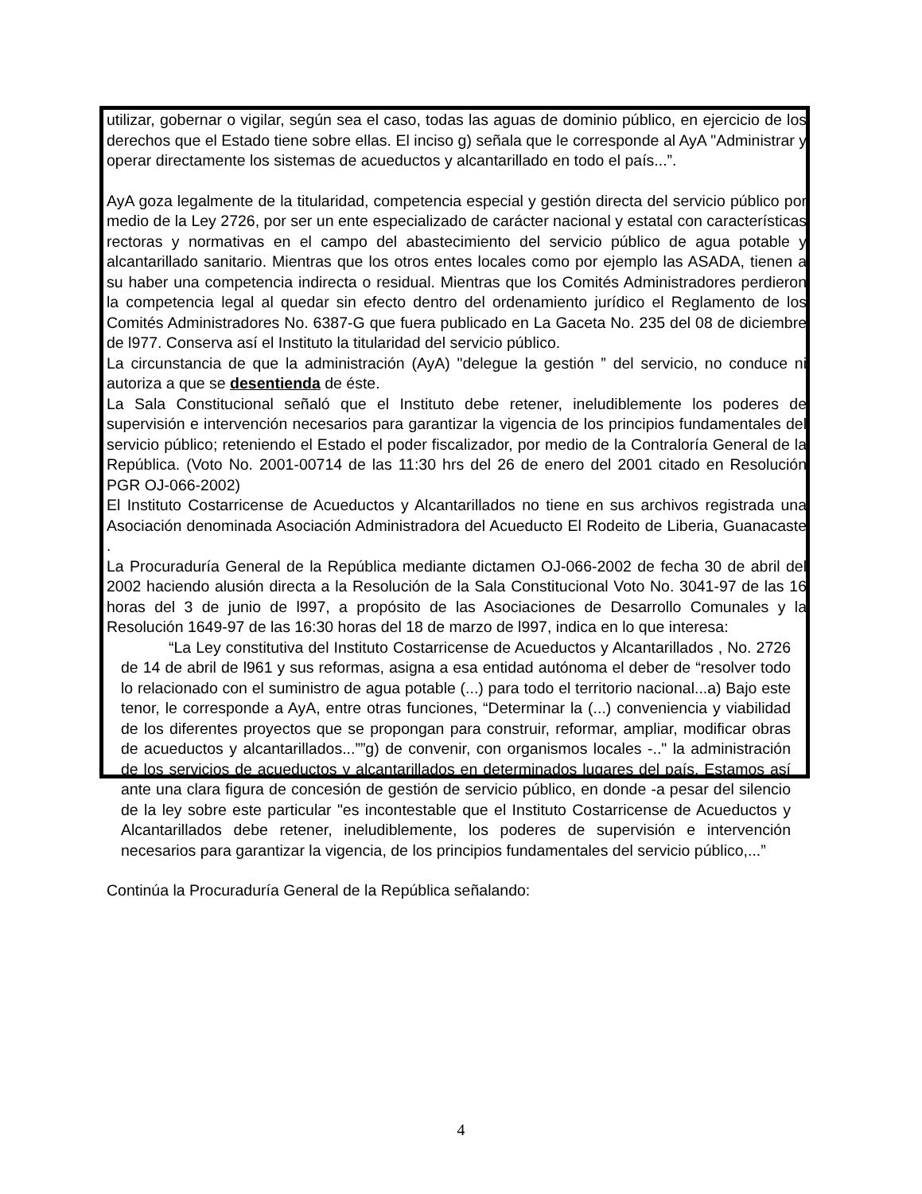utilizar, gobernar o vigilar, según sea el caso, todas las aguas de dominio público, en ejercicio de los derechos que el Estado tiene sobre ellas. El inciso g) señala que le corresponde al AyA "Administrar y operar directamente los sistemas de acueductos y alcantarillado en todo el país...”.
AyA goza legalmente de la titularidad, competencia especial y gestión directa del servicio público por medio de la Ley 2726, por ser un ente especializado de carácter nacional y estatal con características rectoras y normativas en el campo del abastecimiento del servicio público de agua potable y alcantarillado sanitario. Mientras que los otros entes locales como por ejemplo las ASADA, tienen a su haber una competencia indirecta o residual. Mientras que los Comités Administradores perdieron la competencia legal al quedar sin efecto dentro del ordenamiento jurídico el Reglamento de los Comités Administradores No. 6387-G que fuera publicado en La Gaceta No. 235 del 08 de diciembre de l977. Conserva así el Instituto la titularidad del servicio público.
La circunstancia de que la administración (AyA) "delegue la gestión ” del servicio, no conduce ni autoriza a que se desentienda de éste.
La Sala Constitucional señaló que el Instituto debe retener, ineludiblemente los poderes de supervisión e intervención necesarios para garantizar la vigencia de los principios fundamentales del servicio público; reteniendo el Estado el poder fiscalizador, por medio de la Contraloría General de la República. (Voto No. 2001-00714 de las 11:30 hrs del 26 de enero del 2001 citado en Resolución PGR OJ-066-2002)
El Instituto Costarricense de Acueductos y Alcantarillados no tiene en sus archivos registrada una Asociación denominada Asociación Administradora del Acueducto El Rodeito de Liberia, Guanacaste .
La Procuraduría General de la República mediante dictamen OJ-066-2002 de fecha 30 de abril del 2002 haciendo alusión directa a la Resolución de la Sala Constitucional Voto No. 3041-97 de las 16 horas del 3 de junio de l997, a propósito de las Asociaciones de Desarrollo Comunales y la Resolución 1649-97 de las 16:30 horas del 18 de marzo de l997, indica en lo que interesa:
“La Ley constitutiva del Instituto Costarricense de Acueductos y Alcantarillados , No. 2726 de 14 de abril de l961 y sus reformas, asigna a esa entidad autónoma el deber de “resolver todo lo relacionado con el suministro de agua potable (...) para todo el territorio nacional...a) Bajo este tenor, le corresponde a AyA, entre otras funciones, “Determinar la (...) conveniencia y viabilidad de los diferentes proyectos que se propongan para construir, reformar, ampliar, modificar obras de acueductos y alcantarillados...””g) de convenir, con organismos locales -.." la administración de los servicios de acueductos y alcantarillados en determinados lugares del país. Estamos así ante una clara figura de concesión de gestión de servicio público, en donde -a pesar del silencio de la ley sobre este particular "es incontestable que el Instituto Costarricense de Acueductos y Alcantarillados debe retener, ineludiblemente, los poderes de supervisión e intervención necesarios para garantizar la vigencia, de los principios fundamentales del servicio público,...”
Continúa la Procuraduría General de la República señalando:
4